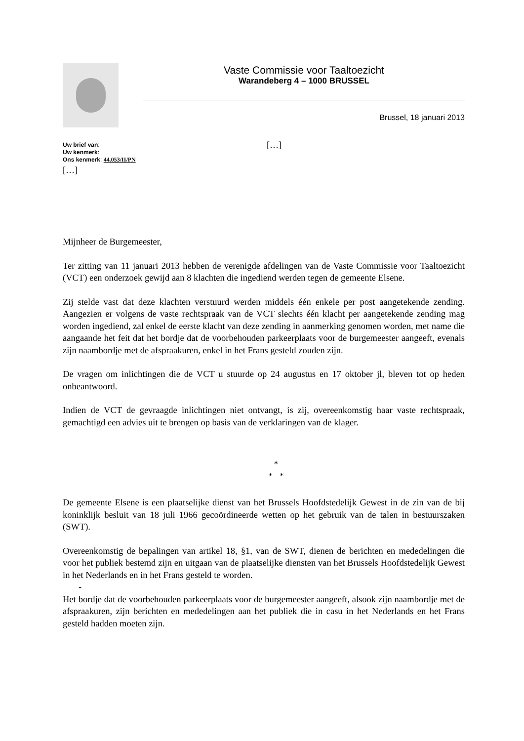Vaste Commissie voor Taaltoezicht
Warandeberg 4 – 1000 BRUSSEL
Brussel, 18 januari 2013
Uw brief van:
Uw kenmerk:
Ons kenmerk: 44.053/II/PN
[…]
[…]
Mijnheer de Burgemeester,
Ter zitting van 11 januari 2013 hebben de verenigde afdelingen van de Vaste Commissie voor Taaltoezicht (VCT) een onderzoek gewijd aan 8 klachten die ingediend werden tegen de gemeente Elsene.
Zij stelde vast dat deze klachten verstuurd werden middels één enkele per post aangetekende zending. Aangezien er volgens de vaste rechtspraak van de VCT slechts één klacht per aangetekende zending mag worden ingediend, zal enkel de eerste klacht van deze zending in aanmerking genomen worden, met name die aangaande het feit dat het bordje dat de voorbehouden parkeerplaats voor de burgemeester aangeeft, evenals zijn naambordje met de afspraakuren, enkel in het Frans gesteld zouden zijn.
De vragen om inlichtingen die de VCT u stuurde op 24 augustus en 17 oktober jl, bleven tot op heden onbeantwoord.
Indien de VCT de gevraagde inlichtingen niet ontvangt, is zij, overeenkomstig haar vaste rechtspraak, gemachtigd een advies uit te brengen op basis van de verklaringen van de klager.
*
* *
De gemeente Elsene is een plaatselijke dienst van het Brussels Hoofdstedelijk Gewest in de zin van de bij koninklijk besluit van 18 juli 1966 gecoördineerde wetten op het gebruik van de talen in bestuurszaken (SWT).
Overeenkomstig de bepalingen van artikel 18, §1, van de SWT, dienen de berichten en mededelingen die voor het publiek bestemd zijn en uitgaan van de plaatselijke diensten van het Brussels Hoofdstedelijk Gewest in het Nederlands en in het Frans gesteld te worden.
-
Het bordje dat de voorbehouden parkeerplaats voor de burgemeester aangeeft, alsook zijn naambordje met de afspraakuren, zijn berichten en mededelingen aan het publiek die in casu in het Nederlands en het Frans gesteld hadden moeten zijn.